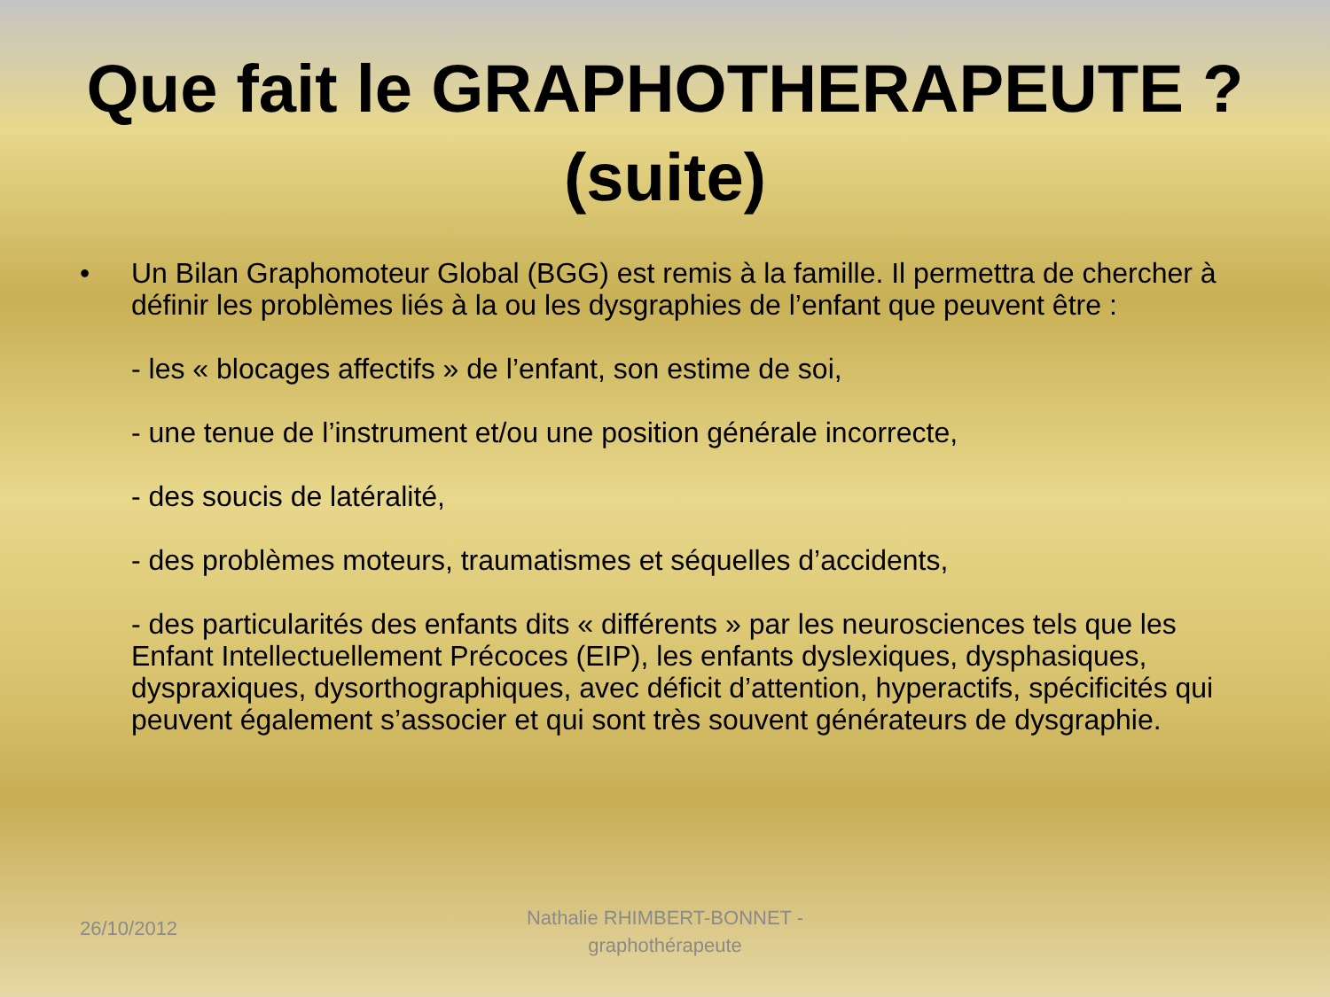Que fait le GRAPHOTHERAPEUTE ?
(suite)
• Un Bilan Graphomoteur Global (BGG) est remis à la famille. Il permettra de chercher à définir les problèmes liés à la ou les dysgraphies de l’enfant que peuvent être :
- les « blocages affectifs » de l’enfant, son estime de soi,
- une tenue de l’instrument et/ou une position générale incorrecte,
- des soucis de latéralité,
- des problèmes moteurs, traumatismes et séquelles d’accidents,
- des particularités des enfants dits « différents » par les neurosciences tels que les Enfant Intellectuellement Précoces (EIP), les enfants dyslexiques, dysphasiques, dyspraxiques, dysorthographiques, avec déficit d’attention, hyperactifs, spécificités qui peuvent également s’associer et qui sont très souvent générateurs de dysgraphie.
26/10/2012
Nathalie RHIMBERT-BONNET - graphothérapeute